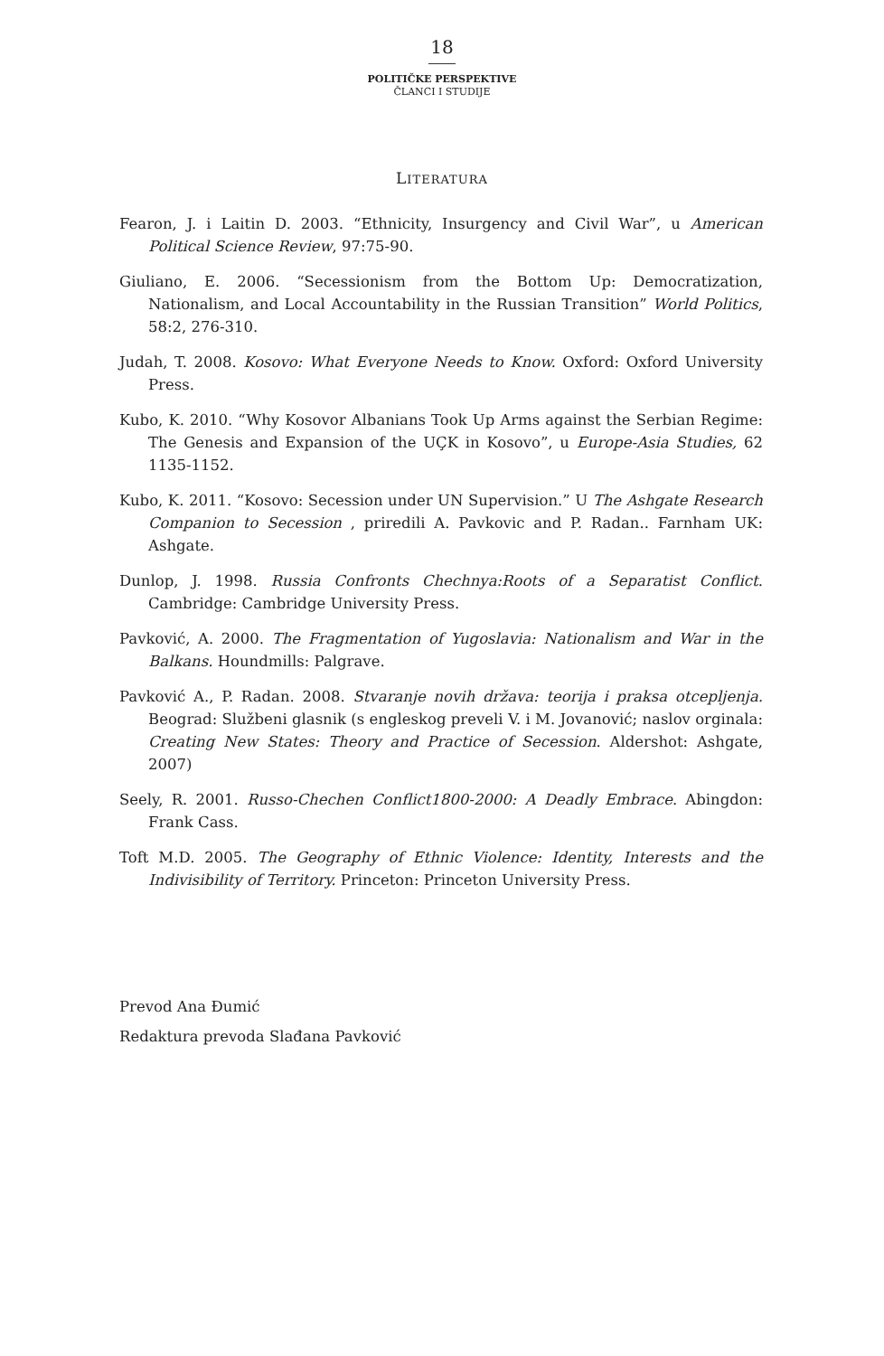18
POLITIČKE PERSPEKTIVE
ČLANCI I STUDIJE
LITERATURA
Fearon, J. i Laitin D. 2003. “Ethnicity, Insurgency and Civil War”, u American Political Science Review, 97:75-90.
Giuliano, E. 2006. “Secessionism from the Bottom Up: Democratization, Nationalism, and Local Accountability in the Russian Transition” World Politics, 58:2, 276-310.
Judah, T. 2008. Kosovo: What Everyone Needs to Know. Oxford: Oxford University Press.
Kubo, K. 2010. “Why Kosovor Albanians Took Up Arms against the Serbian Regime: The Genesis and Expansion of the UÇK in Kosovo”, u Europe-Asia Studies, 62 1135-1152.
Kubo, K. 2011. “Kosovo: Secession under UN Supervision.” U The Ashgate Research Companion to Secession , priredili A. Pavkovic and P. Radan.. Farnham UK: Ashgate.
Dunlop, J. 1998. Russia Confronts Chechnya:Roots of a Separatist Conflict. Cambridge: Cambridge University Press.
Pavković, A. 2000. The Fragmentation of Yugoslavia: Nationalism and War in the Balkans. Houndmills: Palgrave.
Pavković A., P. Radan. 2008. Stvaranje novih država: teorija i praksa otcepljenja. Beograd: Službeni glasnik (s engleskog preveli V. i M. Jovanović; naslov orginala: Creating New States: Theory and Practice of Secession. Aldershot: Ashgate, 2007)
Seely, R. 2001. Russo-Chechen Conflict1800-2000: A Deadly Embrace. Abingdon: Frank Cass.
Toft M.D. 2005. The Geography of Ethnic Violence: Identity, Interests and the Indivisibility of Territory. Princeton: Princeton University Press.
Prevod Ana Đumić
Redaktura prevoda Slađana Pavković